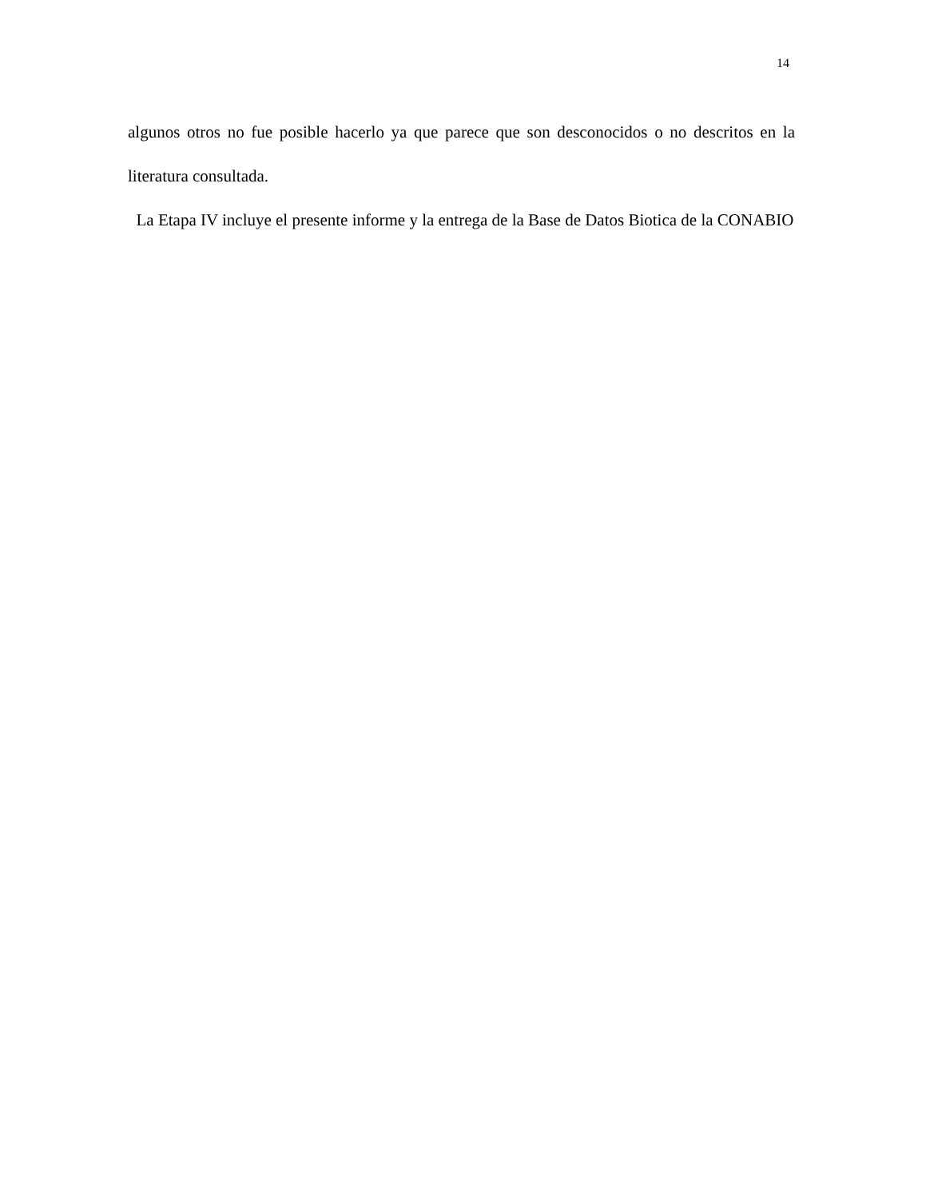14
algunos otros no fue posible hacerlo ya que parece que son desconocidos o no descritos en la literatura consultada.
La Etapa IV incluye el presente informe y la entrega de la Base de Datos Biotica de la CONABIO